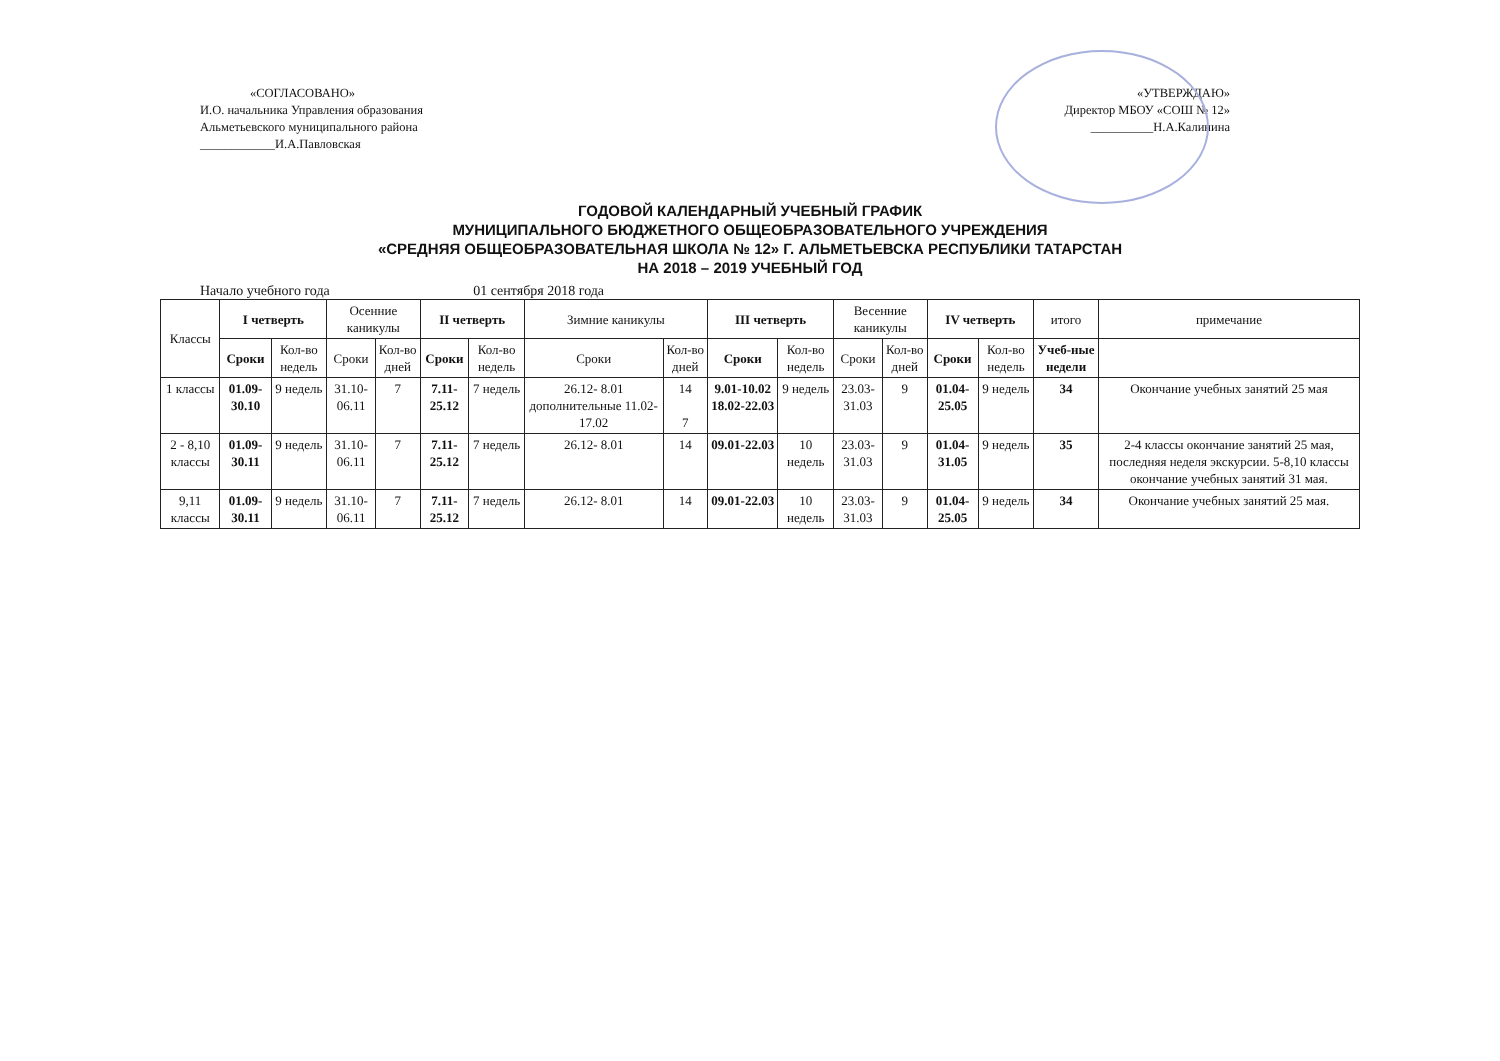«СОГЛАСОВАНО»
И.О. начальника Управления образования
Альметьевского муниципального района
____________И.А.Павловская
«УТВЕРЖДАЮ»
Директор МБОУ «СОШ № 12»
__________Н.А.Калинина
ГОДОВОЙ КАЛЕНДАРНЫЙ УЧЕБНЫЙ ГРАФИК
МУНИЦИПАЛЬНОГО БЮДЖЕТНОГО ОБЩЕОБРАЗОВАТЕЛЬНОГО УЧРЕЖДЕНИЯ
«СРЕДНЯЯ ОБЩЕОБРАЗОВАТЕЛЬНАЯ ШКОЛА № 12» Г. АЛЬМЕТЬЕВСКА РЕСПУБЛИКИ ТАТАРСТАН
НА 2018 – 2019 УЧЕБНЫЙ ГОД
Начало учебного года 01 сентября 2018 года
| Классы | I четверть | | Осенние каникулы | | II четверть | | Зимние каникулы | | III четверть | | Весенние каникулы | | IV четверть | | итого | примечание |
| --- | --- | --- | --- | --- | --- | --- | --- | --- | --- | --- | --- | --- | --- | --- | --- | --- |
| | Сроки | Кол-во недель | Сроки | Кол-во дней | Сроки | Кол-во недель | Сроки | Кол-во дней | Сроки | Кол-во недель | Сроки | Кол-во дней | Сроки | Кол-во недель | Учеб-ные недели | |
| 1 классы | 01.09-30.10 | 9 недель | 31.10-06.11 | 7 | 7.11-25.12 | 7 недель | 26.12- 8.01 дополнительные 11.02-17.02 | 14 7 | 9.01-10.02 18.02-22.03 | 9 недель | 23.03-31.03 | 9 | 01.04-25.05 | 9 недель | 34 | Окончание учебных занятий 25 мая |
| 2 - 8,10 классы | 01.09-30.11 | 9 недель | 31.10-06.11 | 7 | 7.11-25.12 | 7 недель | 26.12- 8.01 | 14 | 09.01-22.03 | 10 недель | 23.03-31.03 | 9 | 01.04-31.05 | 9 недель | 35 | 2-4 классы окончание занятий 25 мая, последняя неделя экскурсии. 5-8,10 классы окончание учебных занятий 31 мая. |
| 9,11 классы | 01.09-30.11 | 9 недель | 31.10-06.11 | 7 | 7.11-25.12 | 7 недель | 26.12- 8.01 | 14 | 09.01-22.03 | 10 недель | 23.03-31.03 | 9 | 01.04-25.05 | 9 недель | 34 | Окончание учебных занятий 25 мая. |